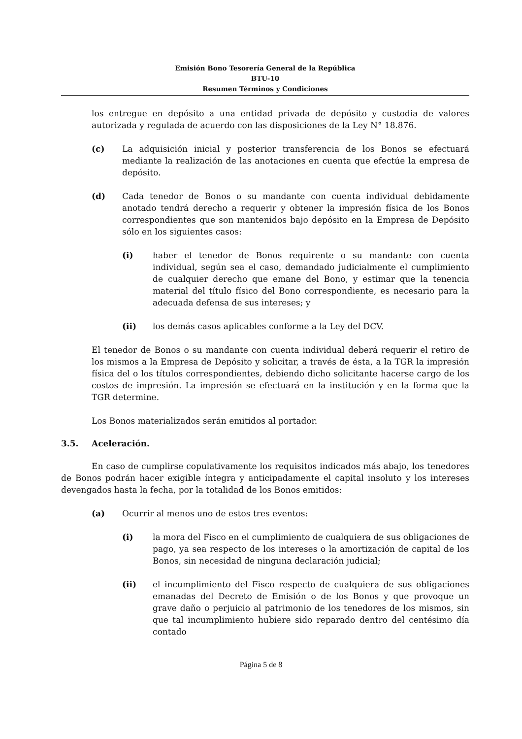Emisión Bono Tesorería General de la República
BTU-10
Resumen Términos y Condiciones
los entregue en depósito a una entidad privada de depósito y custodia de valores autorizada y regulada de acuerdo con las disposiciones de la Ley N° 18.876.
(c) La adquisición inicial y posterior transferencia de los Bonos se efectuará mediante la realización de las anotaciones en cuenta que efectúe la empresa de depósito.
(d) Cada tenedor de Bonos o su mandante con cuenta individual debidamente anotado tendrá derecho a requerir y obtener la impresión física de los Bonos correspondientes que son mantenidos bajo depósito en la Empresa de Depósito sólo en los siguientes casos:
(i) haber el tenedor de Bonos requirente o su mandante con cuenta individual, según sea el caso, demandado judicialmente el cumplimiento de cualquier derecho que emane del Bono, y estimar que la tenencia material del título físico del Bono correspondiente, es necesario para la adecuada defensa de sus intereses; y
(ii) los demás casos aplicables conforme a la Ley del DCV.
El tenedor de Bonos o su mandante con cuenta individual deberá requerir el retiro de los mismos a la Empresa de Depósito y solicitar, a través de ésta, a la TGR la impresión física del o los títulos correspondientes, debiendo dicho solicitante hacerse cargo de los costos de impresión. La impresión se efectuará en la institución y en la forma que la TGR determine.
Los Bonos materializados serán emitidos al portador.
3.5. Aceleración.
En caso de cumplirse copulativamente los requisitos indicados más abajo, los tenedores de Bonos podrán hacer exigible íntegra y anticipadamente el capital insoluto y los intereses devengados hasta la fecha, por la totalidad de los Bonos emitidos:
(a) Ocurrir al menos uno de estos tres eventos:
(i) la mora del Fisco en el cumplimiento de cualquiera de sus obligaciones de pago, ya sea respecto de los intereses o la amortización de capital de los Bonos, sin necesidad de ninguna declaración judicial;
(ii) el incumplimiento del Fisco respecto de cualquiera de sus obligaciones emanadas del Decreto de Emisión o de los Bonos y que provoque un grave daño o perjuicio al patrimonio de los tenedores de los mismos, sin que tal incumplimiento hubiere sido reparado dentro del centésimo día contado
Página 5 de 8